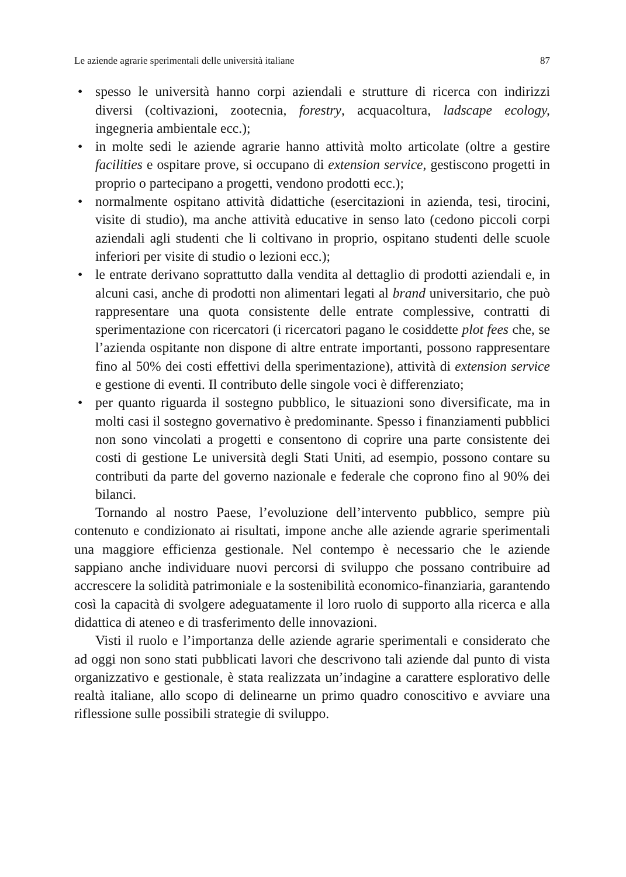Le aziende agrarie sperimentali delle università italiane 87
• spesso le università hanno corpi aziendali e strutture di ricerca con indirizzi diversi (coltivazioni, zootecnia, forestry, acquacoltura, ladscape ecology, ingegneria ambientale ecc.);
• in molte sedi le aziende agrarie hanno attività molto articolate (oltre a gestire facilities e ospitare prove, si occupano di extension service, gestiscono progetti in proprio o partecipano a progetti, vendono prodotti ecc.);
• normalmente ospitano attività didattiche (esercitazioni in azienda, tesi, tirocini, visite di studio), ma anche attività educative in senso lato (cedono piccoli corpi aziendali agli studenti che li coltivano in proprio, ospitano studenti delle scuole inferiori per visite di studio o lezioni ecc.);
• le entrate derivano soprattutto dalla vendita al dettaglio di prodotti aziendali e, in alcuni casi, anche di prodotti non alimentari legati al brand universitario, che può rappresentare una quota consistente delle entrate complessive, contratti di sperimentazione con ricercatori (i ricercatori pagano le cosiddette plot fees che, se l’azienda ospitante non dispone di altre entrate importanti, possono rappresentare fino al 50% dei costi effettivi della sperimentazione), attività di extension service e gestione di eventi. Il contributo delle singole voci è differenziato;
• per quanto riguarda il sostegno pubblico, le situazioni sono diversificate, ma in molti casi il sostegno governativo è predominante. Spesso i finanziamenti pubblici non sono vincolati a progetti e consentono di coprire una parte consistente dei costi di gestione Le università degli Stati Uniti, ad esempio, possono contare su contributi da parte del governo nazionale e federale che coprono fino al 90% dei bilanci.
Tornando al nostro Paese, l’evoluzione dell’intervento pubblico, sempre più contenuto e condizionato ai risultati, impone anche alle aziende agrarie sperimentali una maggiore efficienza gestionale. Nel contempo è necessario che le aziende sappiano anche individuare nuovi percorsi di sviluppo che possano contribuire ad accrescere la solidità patrimoniale e la sostenibilità economico-finanziaria, garantendo così la capacità di svolgere adeguatamente il loro ruolo di supporto alla ricerca e alla didattica di ateneo e di trasferimento delle innovazioni.
Visti il ruolo e l’importanza delle aziende agrarie sperimentali e considerato che ad oggi non sono stati pubblicati lavori che descrivono tali aziende dal punto di vista organizzativo e gestionale, è stata realizzata un’indagine a carattere esplorativo delle realtà italiane, allo scopo di delinearne un primo quadro conoscitivo e avviare una riflessione sulle possibili strategie di sviluppo.